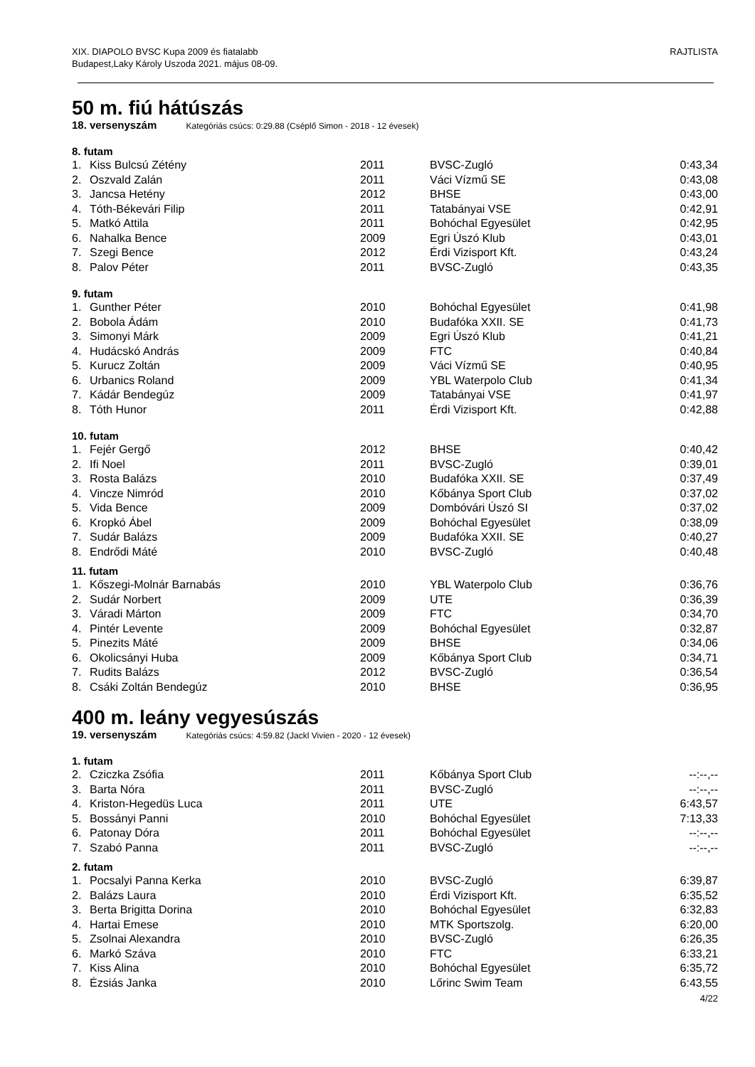XIX. DIAPOLO BVSC Kupa 2009 és fiatalabb
Budapest,Laky Károly Uszoda 2021. május 08-09.
RAJTLISTA
50 m. fiú hátúszás
18. versenyszám Kategóriás csúcs: 0:29.88 (Cséplő Simon - 2018 - 12 évesek)
8. futam
| 1. | Kiss Bulcsú Zétény | 2011 | BVSC-Zugló | 0:43,34 |
| 2. | Oszvald Zalán | 2011 | Váci Vízmű SE | 0:43,08 |
| 3. | Jancsa Hetény | 2012 | BHSE | 0:43,00 |
| 4. | Tóth-Békevári Filip | 2011 | Tatabányai VSE | 0:42,91 |
| 5. | Matkó Attila | 2011 | Bohóchal Egyesület | 0:42,95 |
| 6. | Nahalka Bence | 2009 | Egri Úszó Klub | 0:43,01 |
| 7. | Szegi Bence | 2012 | Érdi Vizisport Kft. | 0:43,24 |
| 8. | Palov Péter | 2011 | BVSC-Zugló | 0:43,35 |
9. futam
| 1. | Gunther Péter | 2010 | Bohóchal Egyesület | 0:41,98 |
| 2. | Bobola Ádám | 2010 | Budafóka XXII. SE | 0:41,73 |
| 3. | Simonyi Márk | 2009 | Egri Úszó Klub | 0:41,21 |
| 4. | Hudácskó András | 2009 | FTC | 0:40,84 |
| 5. | Kurucz Zoltán | 2009 | Váci Vízmű SE | 0:40,95 |
| 6. | Urbanics Roland | 2009 | YBL Waterpolo Club | 0:41,34 |
| 7. | Kádár Bendegúz | 2009 | Tatabányai VSE | 0:41,97 |
| 8. | Tóth Hunor | 2011 | Érdi Vizisport Kft. | 0:42,88 |
10. futam
| 1. | Fejér Gergő | 2012 | BHSE | 0:40,42 |
| 2. | Ifi Noel | 2011 | BVSC-Zugló | 0:39,01 |
| 3. | Rosta Balázs | 2010 | Budafóka XXII. SE | 0:37,49 |
| 4. | Vincze Nimród | 2010 | Kőbánya Sport Club | 0:37,02 |
| 5. | Vida Bence | 2009 | Dombóvári Úszó SI | 0:37,02 |
| 6. | Kropkó Ábel | 2009 | Bohóchal Egyesület | 0:38,09 |
| 7. | Sudár Balázs | 2009 | Budafóka XXII. SE | 0:40,27 |
| 8. | Endrődi Máté | 2010 | BVSC-Zugló | 0:40,48 |
11. futam
| 1. | Kőszegi-Molnár Barnabás | 2010 | YBL Waterpolo Club | 0:36,76 |
| 2. | Sudár Norbert | 2009 | UTE | 0:36,39 |
| 3. | Váradi Márton | 2009 | FTC | 0:34,70 |
| 4. | Pintér Levente | 2009 | Bohóchal Egyesület | 0:32,87 |
| 5. | Pinezits Máté | 2009 | BHSE | 0:34,06 |
| 6. | Okolicsányi Huba | 2009 | Kőbánya Sport Club | 0:34,71 |
| 7. | Rudits Balázs | 2012 | BVSC-Zugló | 0:36,54 |
| 8. | Csáki Zoltán Bendegúz | 2010 | BHSE | 0:36,95 |
400 m. leány vegyesúszás
19. versenyszám Kategóriás csúcs: 4:59.82 (Jackl Vivien - 2020 - 12 évesek)
1. futam
| 2. | Cziczka Zsófia | 2011 | Kőbánya Sport Club | --:--,-- |
| 3. | Barta Nóra | 2011 | BVSC-Zugló | --:--,-- |
| 4. | Kriston-Hegedüs Luca | 2011 | UTE | 6:43,57 |
| 5. | Bossányi Panni | 2010 | Bohóchal Egyesület | 7:13,33 |
| 6. | Patonay Dóra | 2011 | Bohóchal Egyesület | --:--,-- |
| 7. | Szabó Panna | 2011 | BVSC-Zugló | --:--,-- |
2. futam
| 1. | Pocsalyi Panna Kerka | 2010 | BVSC-Zugló | 6:39,87 |
| 2. | Balázs Laura | 2010 | Érdi Vizisport Kft. | 6:35,52 |
| 3. | Berta Brigitta Dorina | 2010 | Bohóchal Egyesület | 6:32,83 |
| 4. | Hartai Emese | 2010 | MTK Sportszolg. | 6:20,00 |
| 5. | Zsolnai Alexandra | 2010 | BVSC-Zugló | 6:26,35 |
| 6. | Markó Száva | 2010 | FTC | 6:33,21 |
| 7. | Kiss Alina | 2010 | Bohóchal Egyesület | 6:35,72 |
| 8. | Ézsiás Janka | 2010 | Lőrinc Swim Team | 6:43,55 |
4/22